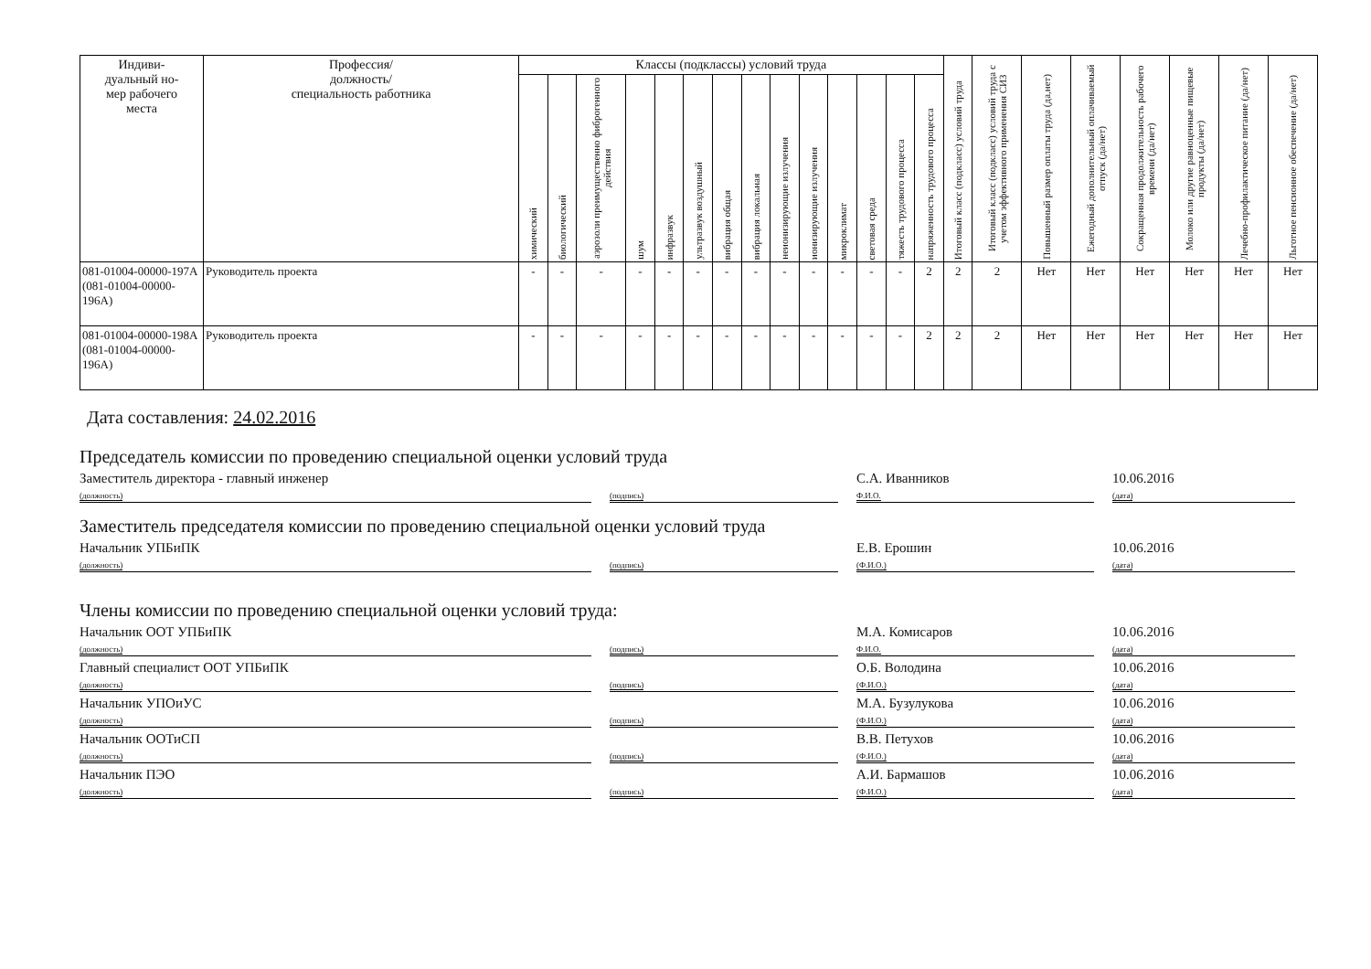| Индиви- дуальный но- мер рабочего места | Профессия/ должность/ специальность работника | Классы (подклассы) условий труда | | | | | | | | | | | | | | Итоговый класс (подкласс) условий труда | Итоговый класс (подкласс) условий труда с учетом эффективного применения СИЗ | Повышенный размер оплаты труда (да,нет) | Ежегодный дополнительный оплачиваемый отпуск (да/нет) | Сокращенная продолжительность рабочего времени (да/нет) | Молоко или другие равноценные пищевые продукты (да/нет) | Лечебно-профилактическое питание (да/нет) | Льготное пенсионное обеспечение (да/нет) |
| --- | --- | --- | --- | --- | --- | --- | --- | --- | --- | --- | --- | --- | --- | --- | --- | --- | --- | --- | --- | --- | --- | --- | --- |
| | | химический | биологический | аэрозоли преимущественно фиброгенного действия | шум | инфразвук | ультразвук воздушный | вибрация общая | вибрация локальная | неионизирующие излучения | ионизирующие излучения | микроклимат | световая среда | тяжесть трудового процесса | напряженность трудового процесса | | | | | | | | |
| 081-01004-00000-197А (081-01004-00000-196А) | Руководитель проекта | - | - | - | - | - | - | - | - | - | - | - | - | - | 2 | 2 | 2 | Нет | Нет | Нет | Нет | Нет | Нет |
| 081-01004-00000-198А (081-01004-00000-196А) | Руководитель проекта | - | - | - | - | - | - | - | - | - | - | - | - | - | 2 | 2 | 2 | Нет | Нет | Нет | Нет | Нет | Нет |
Дата составления: 24.02.2016
Председатель комиссии по проведению специальной оценки условий труда
Заместитель директора - главный инженер
(должность)
(подпись) С.А. Иванников
Ф.И.О. 10.06.2016
(дата)
Заместитель председателя комиссии по проведению специальной оценки условий труда
Начальник УПБиПК
(должность)
(подпись) Е.В. Ерошин
(Ф.И.О.) 10.06.2016
(дата)
Члены комиссии по проведению специальной оценки условий труда:
Начальник ООТ УПБиПК
(должность)
(подпись) М.А. Комисаров
Ф.И.О. 10.06.2016
(дата)
Главный специалист ООТ УПБиПК
(должность)
(подпись) О.Б. Володина
(Ф.И.О.) 10.06.2016
(дата)
Начальник УПОиУС
(должность)
(подпись) М.А. Бузулукова
(Ф.И.О.) 10.06.2016
(дата)
Начальник ООТиСП
(должность)
(подпись) В.В. Петухов
(Ф.И.О.) 10.06.2016
(дата)
Начальник ПЭО
(должность)
(подпись) А.И. Бармашов
(Ф.И.О.) 10.06.2016
(дата)